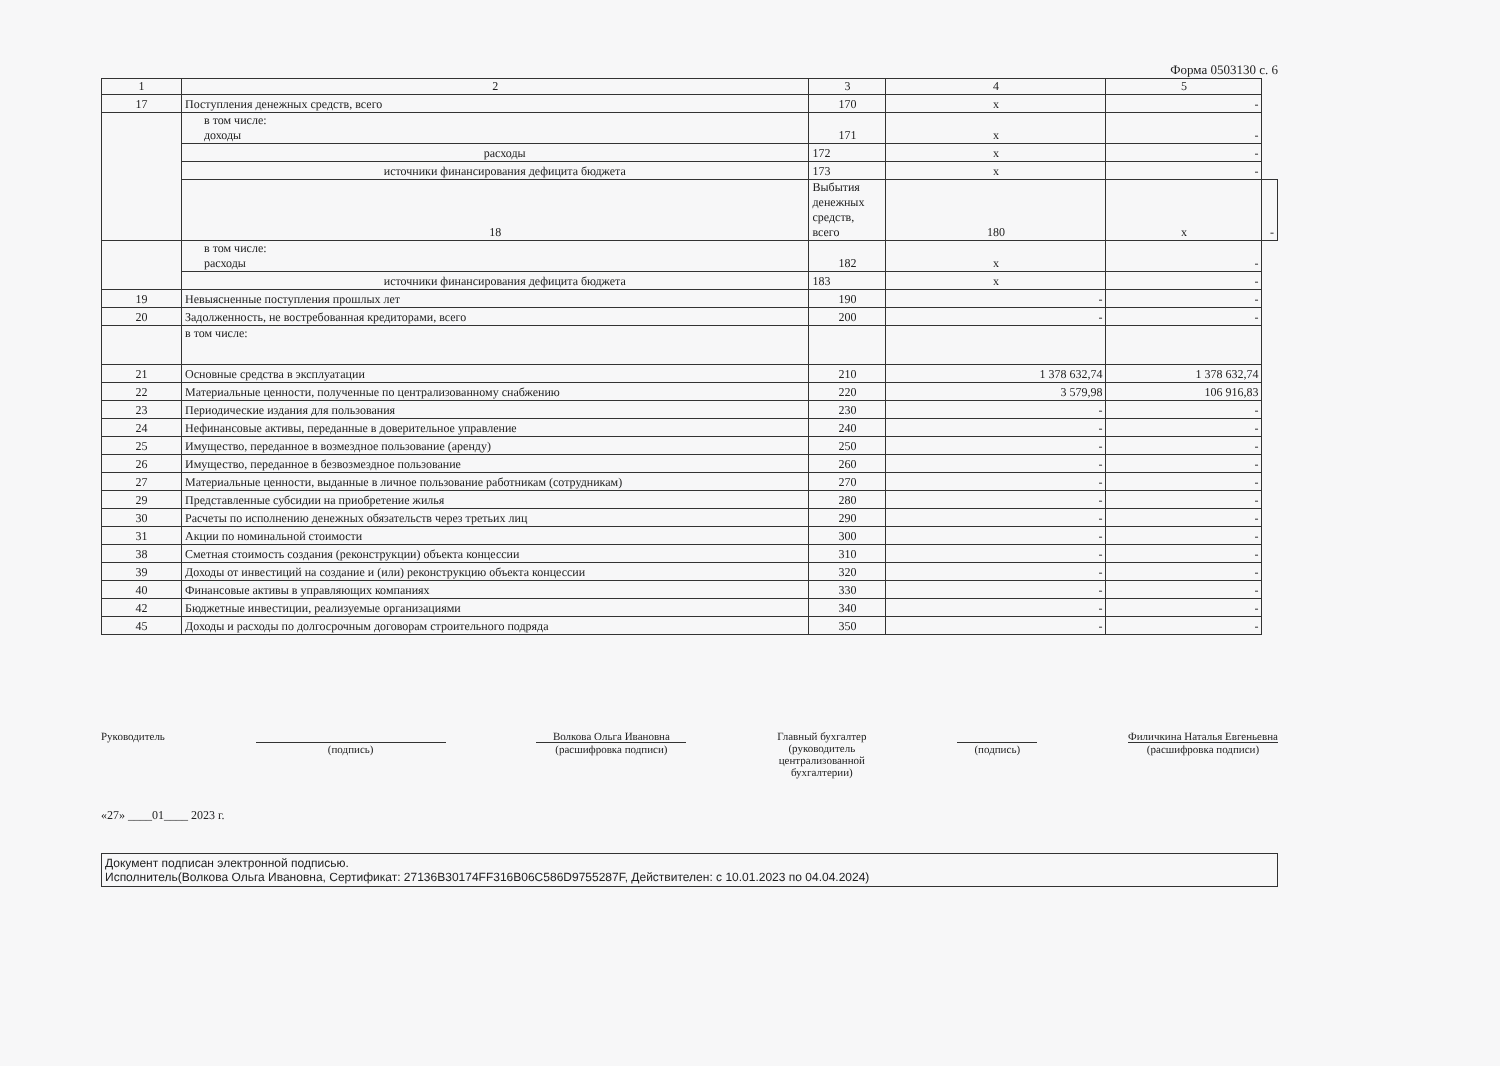Форма 0503130 с. 6
| 1 | 2 | 3 | 4 | 5 | |
| --- | --- | --- | --- | --- | --- |
| 17 | Поступления денежных средств, всего | 170 | x | - | |
| | в том числе: доходы | 171 | x | - | |
| | расходы | 172 | x | - | |
| | источники финансирования дефицита бюджета | 173 | x | - | |
| | 18 | Выбытия денежных средств, всего | 180 | x | - |
| | в том числе: расходы | 182 | x | - | |
| | источники финансирования дефицита бюджета | 183 | x | - | |
| 19 | Невыясненные поступления прошлых лет | 190 | - | - | |
| 20 | Задолженность, не востребованная кредиторами, всего | 200 | - | - | |
| | в том числе: | | | | |
| 21 | Основные средства в эксплуатации | 210 | 1 378 632,74 | 1 378 632,74 | |
| 22 | Материальные ценности, полученные по централизованному снабжению | 220 | 3 579,98 | 106 916,83 | |
| 23 | Периодические издания для пользования | 230 | - | - | |
| 24 | Нефинансовые активы, переданные в доверительное управление | 240 | - | - | |
| 25 | Имущество, переданное в возмездное пользование (аренду) | 250 | - | - | |
| 26 | Имущество, переданное в безвозмездное пользование | 260 | - | - | |
| 27 | Материальные ценности, выданные в личное пользование работникам (сотрудникам) | 270 | - | - | |
| 29 | Представленные субсидии на приобретение жилья | 280 | - | - | |
| 30 | Расчеты по исполнению денежных обязательств через третьих лиц | 290 | - | - | |
| 31 | Акции по номинальной стоимости | 300 | - | - | |
| 38 | Сметная стоимость создания (реконструкции) объекта концессии | 310 | - | - | |
| 39 | Доходы от инвестиций на создание и (или) реконструкцию объекта концессии | 320 | - | - | |
| 40 | Финансовые активы в управляющих компаниях | 330 | - | - | |
| 42 | Бюджетные инвестиции, реализуемые организациями | 340 | - | - | |
| 45 | Доходы и расходы по долгосрочным договорам строительного подряда | 350 | - | - | |
Руководитель
(подпись) Волкова Ольга Ивановна
(расшифровка подписи)
Главный бухгалтер
(руководитель
централизованной
бухгалтерии)
(подпись) Филичкина Наталья Евгеньевна
(расшифровка подписи)
«27» ____01____ 2023 г.
Документ подписан электронной подписью.
Исполнитель(Волкова Ольга Ивановна, Сертификат: 27136B30174FF316B06C586D9755287F, Действителен: с 10.01.2023 по 04.04.2024)